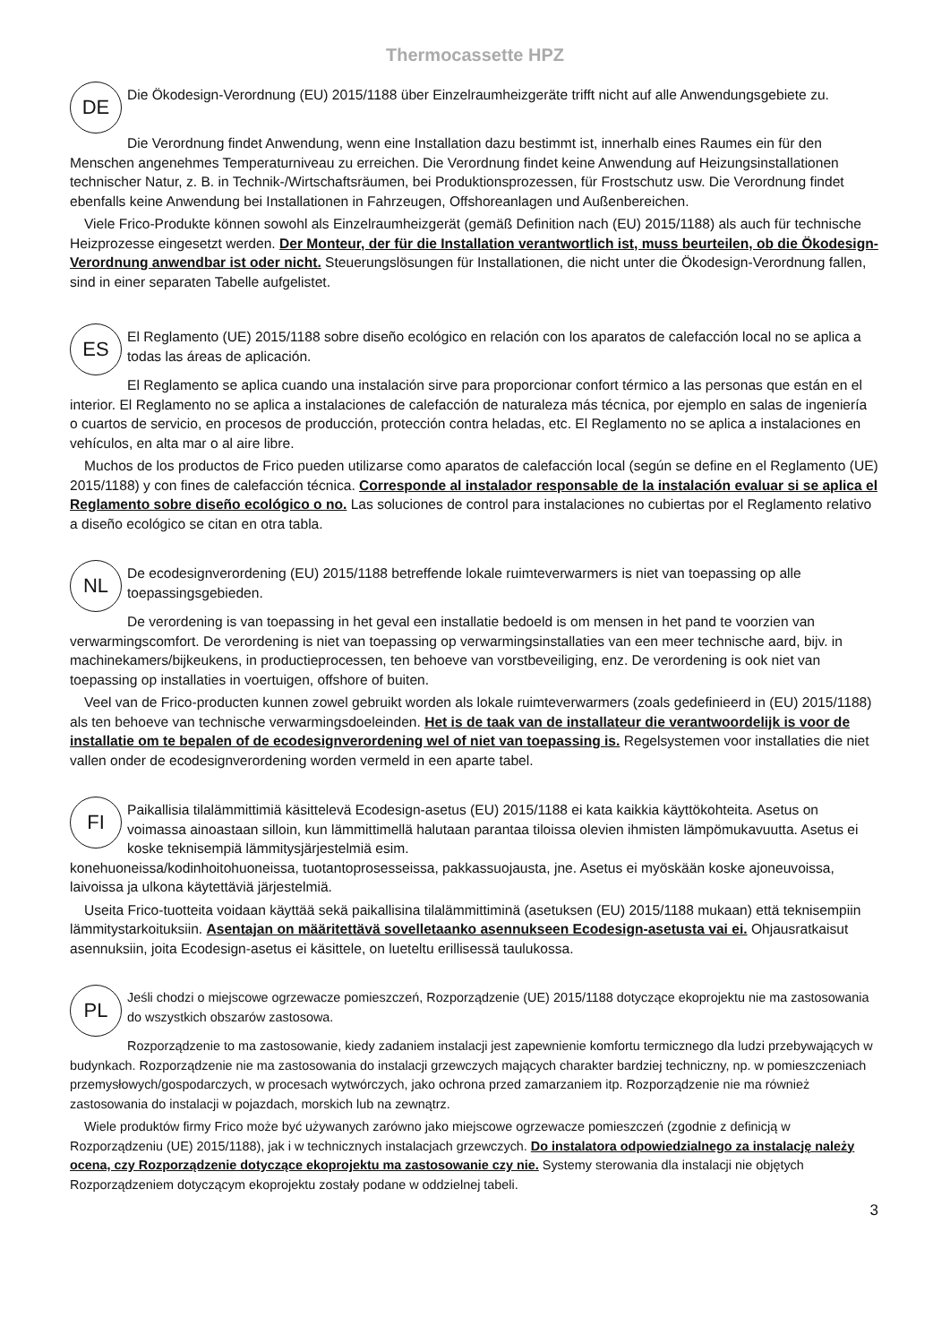Thermocassette HPZ
DE
Die Ökodesign-Verordnung (EU) 2015/1188 über Einzelraumheizgeräte trifft nicht auf alle Anwendungsgebiete zu.
Die Verordnung findet Anwendung, wenn eine Installation dazu bestimmt ist, innerhalb eines Raumes ein für den Menschen angenehmes Temperaturniveau zu erreichen. Die Verordnung findet keine Anwendung auf Heizungsinstallationen technischer Natur, z. B. in Technik-/Wirtschaftsräumen, bei Produktionsprozessen, für Frostschutz usw. Die Verordnung findet ebenfalls keine Anwendung bei Installationen in Fahrzeugen, Offshoreanlagen und Außenbereichen.
Viele Frico-Produkte können sowohl als Einzelraumheizgerät (gemäß Definition nach (EU) 2015/1188) als auch für technische Heizprozesse eingesetzt werden. Der Monteur, der für die Installation verantwortlich ist, muss beurteilen, ob die Ökodesign-Verordnung anwendbar ist oder nicht. Steuerungslösungen für Installationen, die nicht unter die Ökodesign-Verordnung fallen, sind in einer separaten Tabelle aufgelistet.
ES
El Reglamento (UE) 2015/1188 sobre diseño ecológico en relación con los aparatos de calefacción local no se aplica a todas las áreas de aplicación.
El Reglamento se aplica cuando una instalación sirve para proporcionar confort térmico a las personas que están en el interior. El Reglamento no se aplica a instalaciones de calefacción de naturaleza más técnica, por ejemplo en salas de ingeniería o cuartos de servicio, en procesos de producción, protección contra heladas, etc. El Reglamento no se aplica a instalaciones en vehículos, en alta mar o al aire libre.
Muchos de los productos de Frico pueden utilizarse como aparatos de calefacción local (según se define en el Reglamento (UE) 2015/1188) y con fines de calefacción técnica. Corresponde al instalador responsable de la instalación evaluar si se aplica el Reglamento sobre diseño ecológico o no. Las soluciones de control para instalaciones no cubiertas por el Reglamento relativo a diseño ecológico se citan en otra tabla.
NL
De ecodesignverordening (EU) 2015/1188 betreffende lokale ruimteverwarmers is niet van toepassing op alle toepassingsgebieden.
De verordening is van toepassing in het geval een installatie bedoeld is om mensen in het pand te voorzien van verwarmingscomfort. De verordening is niet van toepassing op verwarmingsinstallaties van een meer technische aard, bijv. in machinekamers/bijkeukens, in productieprocessen, ten behoeve van vorstbeveiliging, enz. De verordening is ook niet van toepassing op installaties in voertuigen, offshore of buiten.
Veel van de Frico-producten kunnen zowel gebruikt worden als lokale ruimteverwarmers (zoals gedefinieerd in (EU) 2015/1188) als ten behoeve van technische verwarmingsdoeleinden. Het is de taak van de installateur die verantwoordelijk is voor de installatie om te bepalen of de ecodesignverordening wel of niet van toepassing is. Regelsystemen voor installaties die niet vallen onder de ecodesignverordening worden vermeld in een aparte tabel.
FI
Paikallisia tilalämmittimiä käsittelevä Ecodesign-asetus (EU) 2015/1188 ei kata kaikkia käyttökohteita. Asetus on voimassa ainoastaan silloin, kun lämmittimellä halutaan parantaa tiloissa olevien ihmisten lämpömukavuutta. Asetus ei koske teknisempiä lämmitysjärjestelmiä esim.
konehuoneissa/kodinhoitohuoneissa, tuotantoprosesseissa, pakkassuojausta, jne. Asetus ei myöskään koske ajoneuvoissa, laivoissa ja ulkona käytettäviä järjestelmiä.
Useita Frico-tuotteita voidaan käyttää sekä paikallisina tilalämmittiminä (asetuksen (EU) 2015/1188 mukaan) että teknisempiin lämmitystarkoituksiin. Asentajan on määritettävä sovelletaanko asennukseen Ecodesign-asetusta vai ei. Ohjausratkaisut asennuksiin, joita Ecodesign-asetus ei käsittele, on lueteltu erillisessä taulukossa.
PL
Jeśli chodzi o miejscowe ogrzewacze pomieszczeń, Rozporządzenie (UE) 2015/1188 dotyczące ekoprojektu nie ma zastosowania do wszystkich obszarów zastosowa.
Rozporządzenie to ma zastosowanie, kiedy zadaniem instalacji jest zapewnienie komfortu termicznego dla ludzi przebywających w budynkach. Rozporządzenie nie ma zastosowania do instalacji grzewczych mających charakter bardziej techniczny, np. w pomieszczeniach przemysłowych/gospodarczych, w procesach wytwórczych, jako ochrona przed zamarzaniem itp. Rozporządzenie nie ma również zastosowania do instalacji w pojazdach, morskich lub na zewnątrz.
Wiele produktów firmy Frico może być używanych zarówno jako miejscowe ogrzewacze pomieszczeń (zgodnie z definicją w Rozporządzeniu (UE) 2015/1188), jak i w technicznych instalacjach grzewczych. Do instalatora odpowiedzialnego za instalację należy ocena, czy Rozporządzenie dotyczące ekoprojektu ma zastosowanie czy nie. Systemy sterowania dla instalacji nie objętych Rozporządzeniem dotyczącym ekoprojektu zostały podane w oddzielnej tabeli.
3